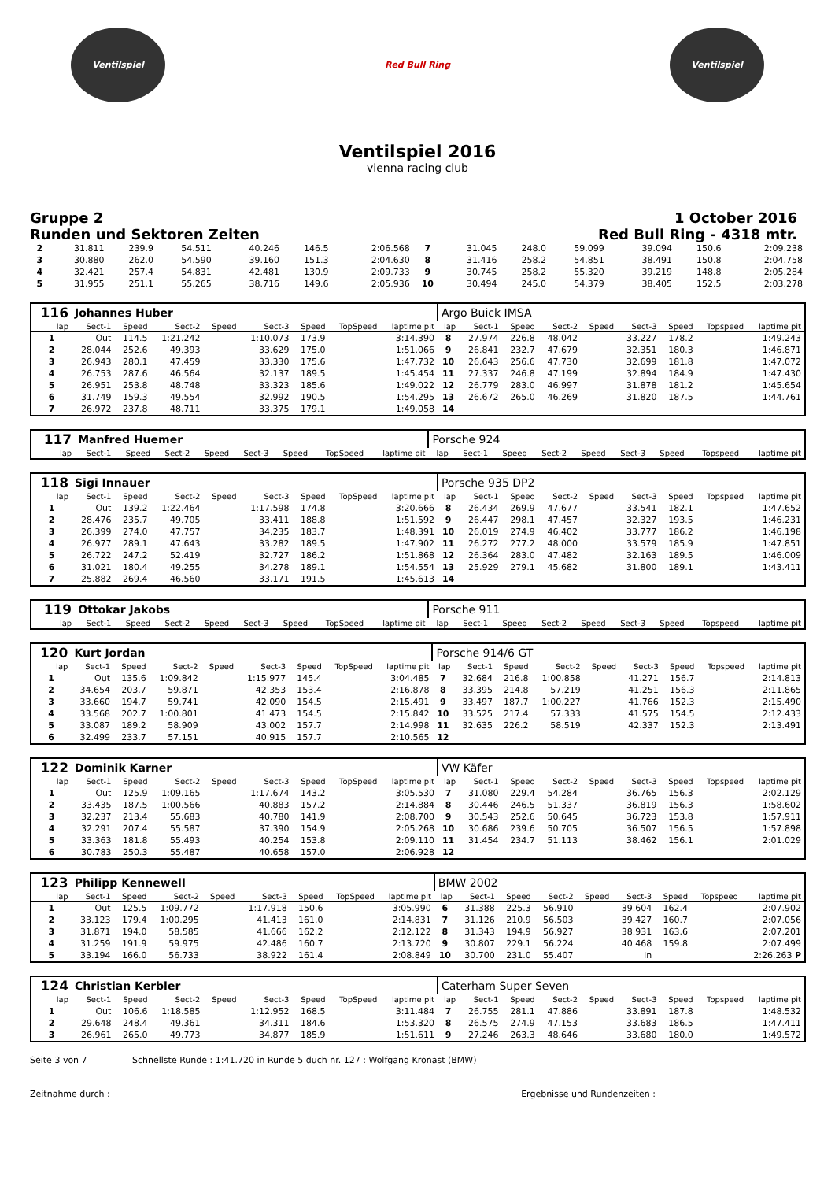Ventilspiel Red Bull Ring Ventilspiel
Ventilspiel 2016
vienna racing club
Gruppe 2
Runden und Sektoren Zeiten
1 October 2016
Red Bull Ring - 4318 mtr.
| 2 | 31.811 | 239.9 | 54.511 | | 40.246 | 146.5 | | 2:06.568 | 7 | 31.045 | 248.0 | 59.099 | | 39.094 | 150.6 | | 2:09.238 |
| 3 | 30.880 | 262.0 | 54.590 | | 39.160 | 151.3 | | 2:04.630 | 8 | 31.416 | 258.2 | 54.851 | | 38.491 | 150.8 | | 2:04.758 |
| 4 | 32.421 | 257.4 | 54.831 | | 42.481 | 130.9 | | 2:09.733 | 9 | 30.745 | 258.2 | 55.320 | | 39.219 | 148.8 | | 2:05.284 |
| 5 | 31.955 | 251.1 | 55.265 | | 38.716 | 149.6 | | 2:05.936 | 10 | 30.494 | 245.0 | 54.379 | | 38.405 | 152.5 | | 2:03.278 |
| 116 | Johannes Huber | | | | | | | | Argo Buick IMSA | | | | | | | | |
| lap | Sect-1 | Speed | Sect-2 | Speed | Sect-3 | Speed | TopSpeed | laptime pit | lap | Sect-1 | Speed | Sect-2 | Speed | Sect-3 | Speed | Topspeed | laptime pit |
| 1 | Out | 114.5 | 1:21.242 | | 1:10.073 | 173.9 | | 3:14.390 | 8 | 27.974 | 226.8 | 48.042 | | 33.227 | 178.2 | | 1:49.243 |
| 2 | 28.044 | 252.6 | 49.393 | | 33.629 | 175.0 | | 1:51.066 | 9 | 26.841 | 232.7 | 47.679 | | 32.351 | 180.3 | | 1:46.871 |
| 3 | 26.943 | 280.1 | 47.459 | | 33.330 | 175.6 | | 1:47.732 | 10 | 26.643 | 256.6 | 47.730 | | 32.699 | 181.8 | | 1:47.072 |
| 4 | 26.753 | 287.6 | 46.564 | | 32.137 | 189.5 | | 1:45.454 | 11 | 27.337 | 246.8 | 47.199 | | 32.894 | 184.9 | | 1:47.430 |
| 5 | 26.951 | 253.8 | 48.748 | | 33.323 | 185.6 | | 1:49.022 | 12 | 26.779 | 283.0 | 46.997 | | 31.878 | 181.2 | | 1:45.654 |
| 6 | 31.749 | 159.3 | 49.554 | | 32.992 | 190.5 | | 1:54.295 | 13 | 26.672 | 265.0 | 46.269 | | 31.820 | 187.5 | | 1:44.761 |
| 7 | 26.972 | 237.8 | 48.711 | | 33.375 | 179.1 | | 1:49.058 | 14 | | | | | | | | |
| 117 | Manfred Huemer | | | | | | | | Porsche 924 | | | | | | | | |
| lap | Sect-1 | Speed | Sect-2 | Speed | Sect-3 | Speed | TopSpeed | laptime pit | lap | Sect-1 | Speed | Sect-2 | Speed | Sect-3 | Speed | Topspeed | laptime pit |
| 118 | Sigi Innauer | | | | | | | | Porsche 935 DP2 | | | | | | | | |
| lap | Sect-1 | Speed | Sect-2 | Speed | Sect-3 | Speed | TopSpeed | laptime pit | lap | Sect-1 | Speed | Sect-2 | Speed | Sect-3 | Speed | Topspeed | laptime pit |
| 1 | Out | 139.2 | 1:22.464 | | 1:17.598 | 174.8 | | 3:20.666 | 8 | 26.434 | 269.9 | 47.677 | | 33.541 | 182.1 | | 1:47.652 |
| 2 | 28.476 | 235.7 | 49.705 | | 33.411 | 188.8 | | 1:51.592 | 9 | 26.447 | 298.1 | 47.457 | | 32.327 | 193.5 | | 1:46.231 |
| 3 | 26.399 | 274.0 | 47.757 | | 34.235 | 183.7 | | 1:48.391 | 10 | 26.019 | 274.9 | 46.402 | | 33.777 | 186.2 | | 1:46.198 |
| 4 | 26.977 | 289.1 | 47.643 | | 33.282 | 189.5 | | 1:47.902 | 11 | 26.272 | 277.2 | 48.000 | | 33.579 | 185.9 | | 1:47.851 |
| 5 | 26.722 | 247.2 | 52.419 | | 32.727 | 186.2 | | 1:51.868 | 12 | 26.364 | 283.0 | 47.482 | | 32.163 | 189.5 | | 1:46.009 |
| 6 | 31.021 | 180.4 | 49.255 | | 34.278 | 189.1 | | 1:54.554 | 13 | 25.929 | 279.1 | 45.682 | | 31.800 | 189.1 | | 1:43.411 |
| 7 | 25.882 | 269.4 | 46.560 | | 33.171 | 191.5 | | 1:45.613 | 14 | | | | | | | | |
| 119 | Ottokar Jakobs | | | | | | | | Porsche 911 | | | | | | | | |
| lap | Sect-1 | Speed | Sect-2 | Speed | Sect-3 | Speed | TopSpeed | laptime pit | lap | Sect-1 | Speed | Sect-2 | Speed | Sect-3 | Speed | Topspeed | laptime pit |
| 120 | Kurt Jordan | | | | | | | | Porsche 914/6 GT | | | | | | | | |
| lap | Sect-1 | Speed | Sect-2 | Speed | Sect-3 | Speed | TopSpeed | laptime pit | lap | Sect-1 | Speed | Sect-2 | Speed | Sect-3 | Speed | Topspeed | laptime pit |
| 1 | Out | 135.6 | 1:09.842 | | 1:15.977 | 145.4 | | 3:04.485 | 7 | 32.684 | 216.8 | 1:00.858 | | 41.271 | 156.7 | | 2:14.813 |
| 2 | 34.654 | 203.7 | 59.871 | | 42.353 | 153.4 | | 2:16.878 | 8 | 33.395 | 214.8 | 57.219 | | 41.251 | 156.3 | | 2:11.865 |
| 3 | 33.660 | 194.7 | 59.741 | | 42.090 | 154.5 | | 2:15.491 | 9 | 33.497 | 187.7 | 1:00.227 | | 41.766 | 152.3 | | 2:15.490 |
| 4 | 33.568 | 202.7 | 1:00.801 | | 41.473 | 154.5 | | 2:15.842 | 10 | 33.525 | 217.4 | 57.333 | | 41.575 | 154.5 | | 2:12.433 |
| 5 | 33.087 | 189.2 | 58.909 | | 43.002 | 157.7 | | 2:14.998 | 11 | 32.635 | 226.2 | 58.519 | | 42.337 | 152.3 | | 2:13.491 |
| 6 | 32.499 | 233.7 | 57.151 | | 40.915 | 157.7 | | 2:10.565 | 12 | | | | | | | | |
| 122 | Dominik Karner | | | | | | | | VW Käfer | | | | | | | | |
| lap | Sect-1 | Speed | Sect-2 | Speed | Sect-3 | Speed | TopSpeed | laptime pit | lap | Sect-1 | Speed | Sect-2 | Speed | Sect-3 | Speed | Topspeed | laptime pit |
| 1 | Out | 125.9 | 1:09.165 | | 1:17.674 | 143.2 | | 3:05.530 | 7 | 31.080 | 229.4 | 54.284 | | 36.765 | 156.3 | | 2:02.129 |
| 2 | 33.435 | 187.5 | 1:00.566 | | 40.883 | 157.2 | | 2:14.884 | 8 | 30.446 | 246.5 | 51.337 | | 36.819 | 156.3 | | 1:58.602 |
| 3 | 32.237 | 213.4 | 55.683 | | 40.780 | 141.9 | | 2:08.700 | 9 | 30.543 | 252.6 | 50.645 | | 36.723 | 153.8 | | 1:57.911 |
| 4 | 32.291 | 207.4 | 55.587 | | 37.390 | 154.9 | | 2:05.268 | 10 | 30.686 | 239.6 | 50.705 | | 36.507 | 156.5 | | 1:57.898 |
| 5 | 33.363 | 181.8 | 55.493 | | 40.254 | 153.8 | | 2:09.110 | 11 | 31.454 | 234.7 | 51.113 | | 38.462 | 156.1 | | 2:01.029 |
| 6 | 30.783 | 250.3 | 55.487 | | 40.658 | 157.0 | | 2:06.928 | 12 | | | | | | | | |
| 123 | Philipp Kennewell | | | | | | | | BMW 2002 | | | | | | | | |
| lap | Sect-1 | Speed | Sect-2 | Speed | Sect-3 | Speed | TopSpeed | laptime pit | lap | Sect-1 | Speed | Sect-2 | Speed | Sect-3 | Speed | Topspeed | laptime pit |
| 1 | Out | 125.5 | 1:09.772 | | 1:17.918 | 150.6 | | 3:05.990 | 6 | 31.388 | 225.3 | 56.910 | | 39.604 | 162.4 | | 2:07.902 |
| 2 | 33.123 | 179.4 | 1:00.295 | | 41.413 | 161.0 | | 2:14.831 | 7 | 31.126 | 210.9 | 56.503 | | 39.427 | 160.7 | | 2:07.056 |
| 3 | 31.871 | 194.0 | 58.585 | | 41.666 | 162.2 | | 2:12.122 | 8 | 31.343 | 194.9 | 56.927 | | 38.931 | 163.6 | | 2:07.201 |
| 4 | 31.259 | 191.9 | 59.975 | | 42.486 | 160.7 | | 2:13.720 | 9 | 30.807 | 229.1 | 56.224 | | 40.468 | 159.8 | | 2:07.499 |
| 5 | 33.194 | 166.0 | 56.733 | | 38.922 | 161.4 | | 2:08.849 | 10 | 30.700 | 231.0 | 55.407 | | In | | | 2:26.263 P |
| 124 | Christian Kerbler | | | | | | | | Caterham Super Seven | | | | | | | | |
| lap | Sect-1 | Speed | Sect-2 | Speed | Sect-3 | Speed | TopSpeed | laptime pit | lap | Sect-1 | Speed | Sect-2 | Speed | Sect-3 | Speed | Topspeed | laptime pit |
| 1 | Out | 106.6 | 1:18.585 | | 1:12.952 | 168.5 | | 3:11.484 | 7 | 26.755 | 281.1 | 47.886 | | 33.891 | 187.8 | | 1:48.532 |
| 2 | 29.648 | 248.4 | 49.361 | | 34.311 | 184.6 | | 1:53.320 | 8 | 26.575 | 274.9 | 47.153 | | 33.683 | 186.5 | | 1:47.411 |
| 3 | 26.961 | 265.0 | 49.773 | | 34.877 | 185.9 | | 1:51.611 | 9 | 27.246 | 263.3 | 48.646 | | 33.680 | 180.0 | | 1:49.572 |
Seite 3 von 7 Schnellste Runde : 1:41.720 in Runde 5 duch nr. 127 : Wolfgang Kronast (BMW)
Zeitnahme durch : Ergebnisse und Rundenzeiten :